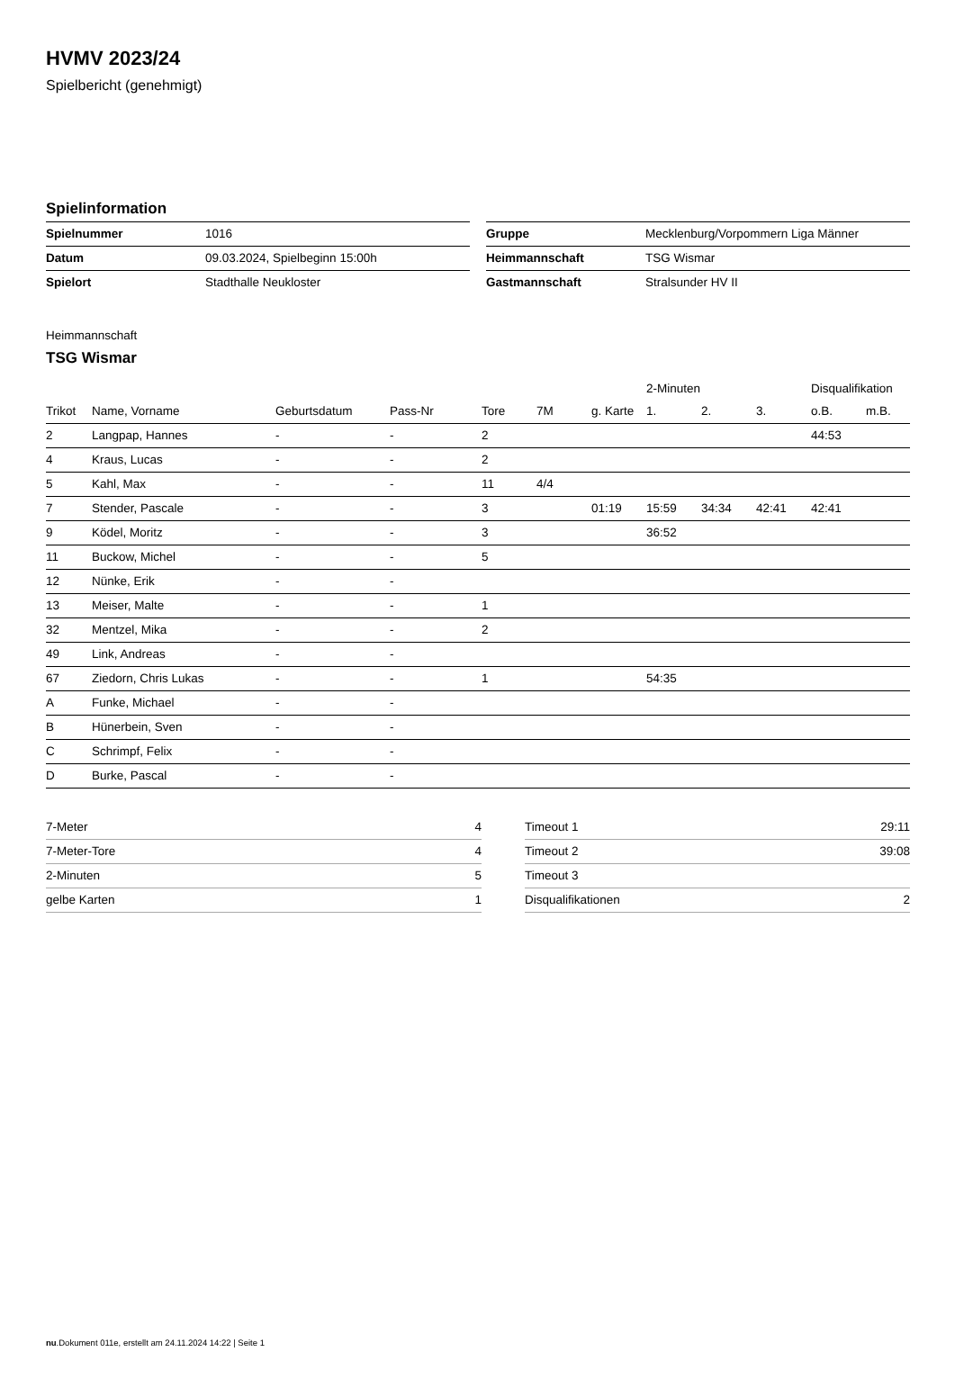HVMV 2023/24
Spielbericht (genehmigt)
Spielinformation
| Spielnummer | 1016 |
| Datum | 09.03.2024, Spielbeginn 15:00h |
| Spielort | Stadthalle Neukloster |
| Gruppe | Mecklenburg/Vorpommern Liga Männer |
| Heimmannschaft | TSG Wismar |
| Gastmannschaft | Stralsunder HV II |
Heimmannschaft
TSG Wismar
| | | | | | | | 2-Minuten | | | Disqualifikation | |
| --- | --- | --- | --- | --- | --- | --- | --- | --- | --- | --- | --- |
| Trikot | Name, Vorname | Geburtsdatum | Pass-Nr | Tore | 7M | g. Karte | 1. | 2. | 3. | o.B. | m.B. |
| 2 | Langpap, Hannes | - | - | 2 | | | | | | 44:53 | |
| 4 | Kraus, Lucas | - | - | 2 | | | | | | | |
| 5 | Kahl, Max | - | - | 11 | 4/4 | | | | | | |
| 7 | Stender, Pascale | - | - | 3 | | 01:19 | 15:59 | 34:34 | 42:41 | 42:41 | |
| 9 | Ködel, Moritz | - | - | 3 | | | 36:52 | | | | |
| 11 | Buckow, Michel | - | - | 5 | | | | | | | |
| 12 | Nünke, Erik | - | - | | | | | | | | |
| 13 | Meiser, Malte | - | - | 1 | | | | | | | |
| 32 | Mentzel, Mika | - | - | 2 | | | | | | | |
| 49 | Link, Andreas | - | - | | | | | | | | |
| 67 | Ziedorn, Chris Lukas | - | - | 1 | | | 54:35 | | | | |
| A | Funke, Michael | - | - | | | | | | | | |
| B | Hünerbein, Sven | - | - | | | | | | | | |
| C | Schrimpf, Felix | - | - | | | | | | | | |
| D | Burke, Pascal | - | - | | | | | | | | |
| 7-Meter | 4 |
| 7-Meter-Tore | 4 |
| 2-Minuten | 5 |
| gelbe Karten | 1 |
| Timeout 1 | 29:11 |
| Timeout 2 | 39:08 |
| Timeout 3 | |
| Disqualifikationen | 2 |
nu.Dokument 011e, erstellt am 24.11.2024 14:22 | Seite 1